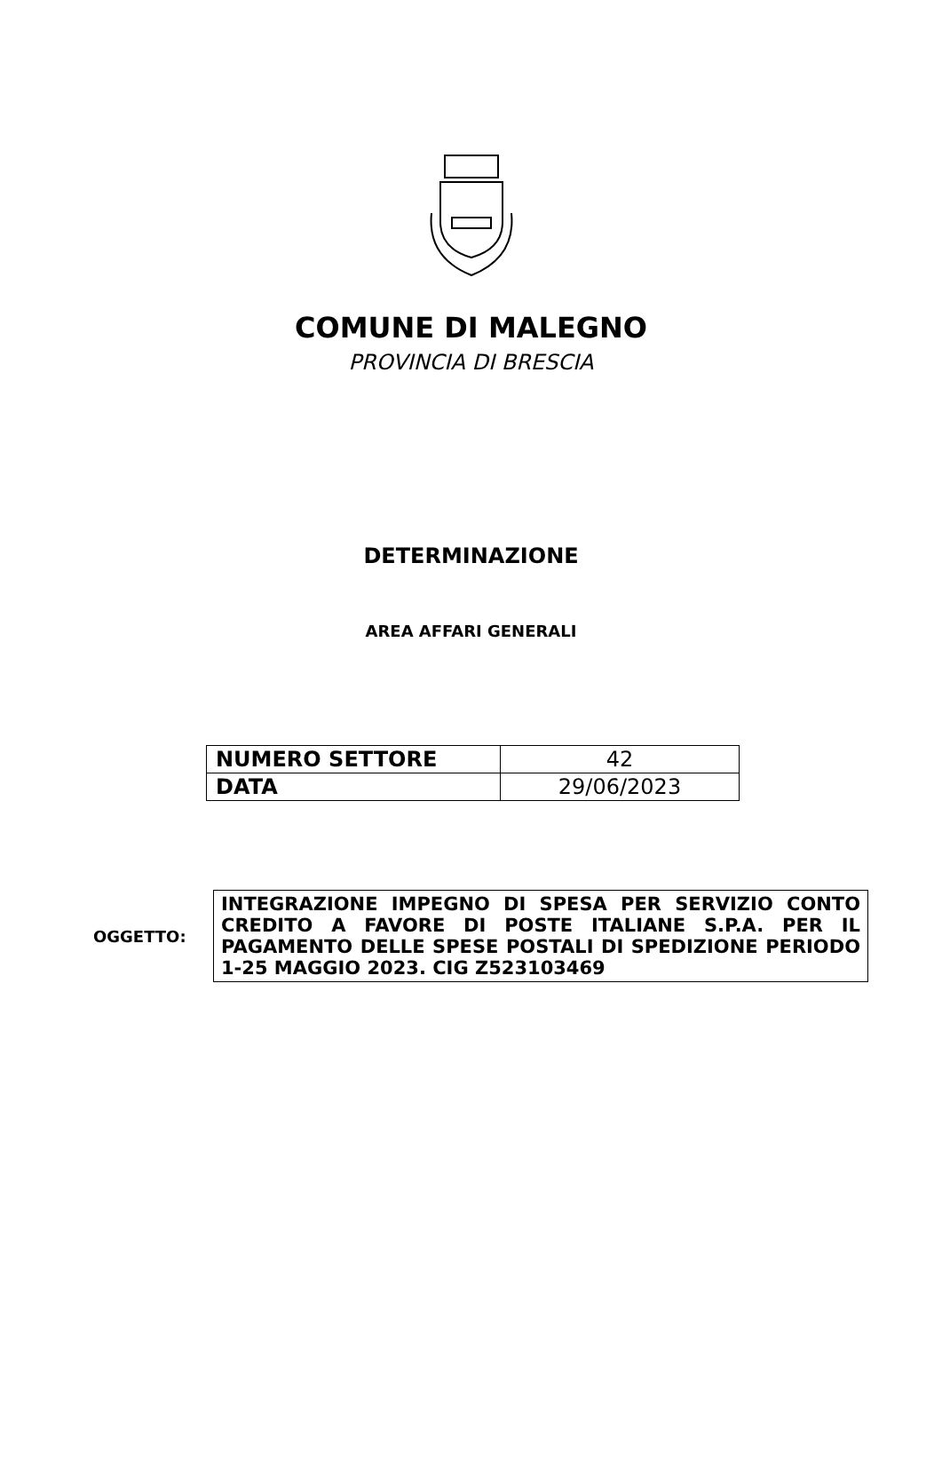COMUNE DI MALEGNO
PROVINCIA DI BRESCIA
DETERMINAZIONE
AREA AFFARI GENERALI
| NUMERO SETTORE | 42 |
| DATA | 29/06/2023 |
OGGETTO:
INTEGRAZIONE IMPEGNO DI SPESA PER SERVIZIO CONTO CREDITO A FAVORE DI POSTE ITALIANE S.P.A. PER IL PAGAMENTO DELLE SPESE POSTALI DI SPEDIZIONE PERIODO 1-25 MAGGIO 2023. CIG Z523103469